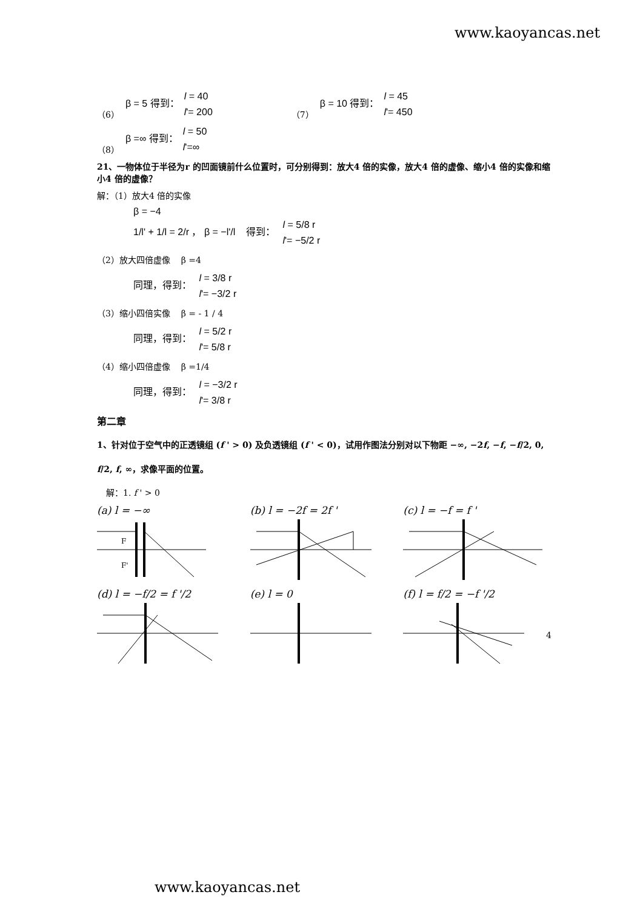www.kaoyancas.net
（6） β = 5 得到： l = 40
l'= 200 （7） β = 10 得到： l = 45
l'= 450
（8） β =∞ 得到： l = 50
l'=∞
21、一物体位于半径为r 的凹面镜前什么位置时，可分别得到：放大4 倍的实像，放大4 倍的虚像、缩小4 倍的实像和缩小4 倍的虚像？
解：（1）放大4 倍的实像
β = −4
1/l' + 1/l = 2/r ， β = −l'/l 得到： l = 5/8 r
l'= −5/2 r
（2）放大四倍虚像 β =4
同理，得到： l = 3/8 r
l'= −3/2 r
（3）缩小四倍实像 β = - 1 / 4
同理，得到： l = 5/2 r
l'= 5/8 r
（4）缩小四倍虚像 β =1/4
同理，得到： l = −3/2 r
l'= 3/8 r
第二章
1、针对位于空气中的正透镜组 (f ' > 0) 及负透镜组 (f ' < 0)，试用作图法分别对以下物距 −∞, −2f, −f, −f/2, 0, f/2, f, ∞，求像平面的位置。
解：1. f ' > 0
(a) l = −∞
F
F'
(b) l = −2f = 2f '
(c) l = −f = f '
(d) l = −f/2 = f '/2
(e) l = 0
(f) l = f/2 = −f '/2
4
www.kaoyancas.net